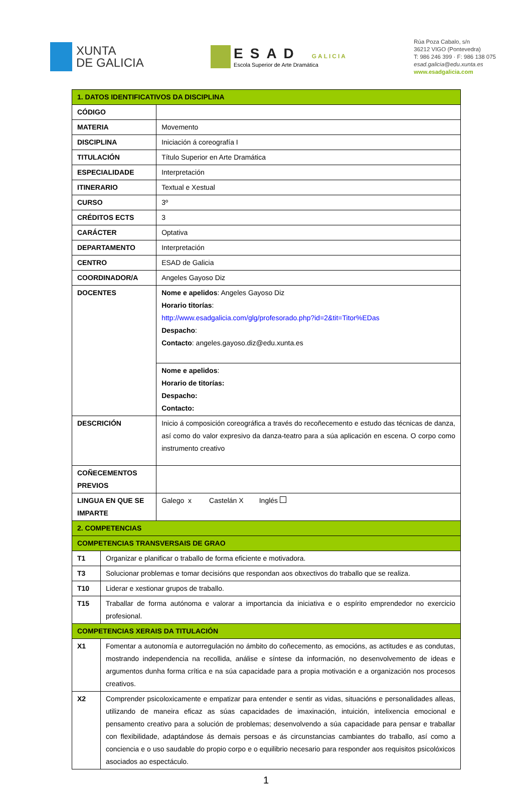XUNTA
DE GALICIA
ESAD GALICIA
Escola Superior de Arte Dramática
Rúa Poza Cabalo, s/n
36212 VIGO (Pontevedra)
T: 986 246 399 · F: 986 138 075
esad.galicia@edu.xunta.es
www.esadgalicia.com
| 1. DATOS IDENTIFICATIVOS DA DISCIPLINA | | |
| CÓDIGO | | |
| MATERIA | | Movemento |
| DISCIPLINA | | Iniciación á coreografía I |
| TITULACIÓN | | Título Superior en Arte Dramática |
| ESPECIALIDADE | | Interpretación |
| ITINERARIO | | Textual e Xestual |
| CURSO | | 3º |
| CRÉDITOS ECTS | | 3 |
| CARÁCTER | | Optativa |
| DEPARTAMENTO | | Interpretación |
| CENTRO | | ESAD de Galicia |
| COORDINADOR/A | | Angeles Gayoso Diz |
| DOCENTES | | Nome e apelidos : Angeles Gayoso Diz Horario titorías : http://www.esadgalicia.com/glg/profesorado.php?id=2&tit=Titor%EDas Despacho : Contacto : angeles.gayoso.diz@edu.xunta.es |
| | | Nome e apelidos : Horario de titorías: Despacho: Contacto: |
| DESCRICIÓN | | Inicio á composición coreográfica a través do recoñecemento e estudo das técnicas de danza, así como do valor expresivo da danza-teatro para a súa aplicación en escena. O corpo como instrumento creativo |
| COÑECEMENTOS PREVIOS | | |
| LINGUA EN QUE SE IMPARTE | | Galego x Castelán X Inglés |
| 2. COMPETENCIAS | | |
| COMPETENCIAS TRANSVERSAIS DE GRAO | | |
| T1 | Organizar e planificar o traballo de forma eficiente e motivadora. | |
| T3 | Solucionar problemas e tomar decisións que respondan aos obxectivos do traballo que se realiza. | |
| T10 | Liderar e xestionar grupos de traballo. | |
| T15 | Traballar de forma autónoma e valorar a importancia da iniciativa e o espírito emprendedor no exercicio profesional. | |
| COMPETENCIAS XERAIS DA TITULACIÓN | | |
| X1 | Fomentar a autonomía e autorregulación no ámbito do coñecemento, as emocións, as actitudes e as condutas, mostrando independencia na recollida, análise e síntese da información, no desenvolvemento de ideas e argumentos dunha forma crítica e na súa capacidade para a propia motivación e a organización nos procesos creativos. | |
| X2 | Comprender psicoloxicamente e empatizar para entender e sentir as vidas, situacións e personalidades alleas, utilizando de maneira eficaz as súas capacidades de imaxinación, intuición, intelixencia emocional e pensamento creativo para a solución de problemas; desenvolvendo a súa capacidade para pensar e traballar con flexibilidade, adaptándose ás demais persoas e ás circunstancias cambiantes do traballo, así como a conciencia e o uso saudable do propio corpo e o equilibrio necesario para responder aos requisitos psicolóxicos asociados ao espectáculo. | |
1